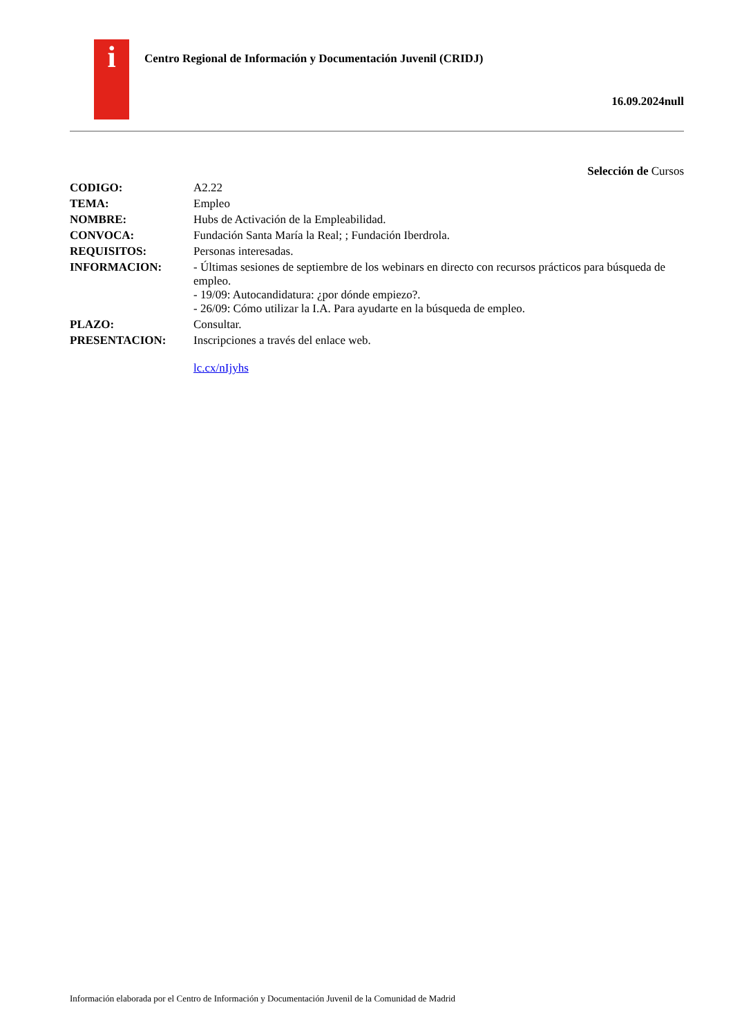i
Centro Regional de Información y Documentación Juvenil (CRIDJ)
16.09.2024null
Selección de Cursos
| CODIGO: | A2.22 |
| TEMA: | Empleo |
| NOMBRE: | Hubs de Activación de la Empleabilidad. |
| CONVOCA: | Fundación Santa María la Real; ; Fundación Iberdrola. |
| REQUISITOS: | Personas interesadas. |
| INFORMACION: | - Últimas sesiones de septiembre de los webinars en directo con recursos prácticos para búsqueda de empleo. - 19/09: Autocandidatura: ¿por dónde empiezo?. - 26/09: Cómo utilizar la I.A. Para ayudarte en la búsqueda de empleo. |
| PLAZO: | Consultar. |
| PRESENTACION: | Inscripciones a través del enlace web. lc.cx/nIjyhs |
Información elaborada por el Centro de Información y Documentación Juvenil de la Comunidad de Madrid